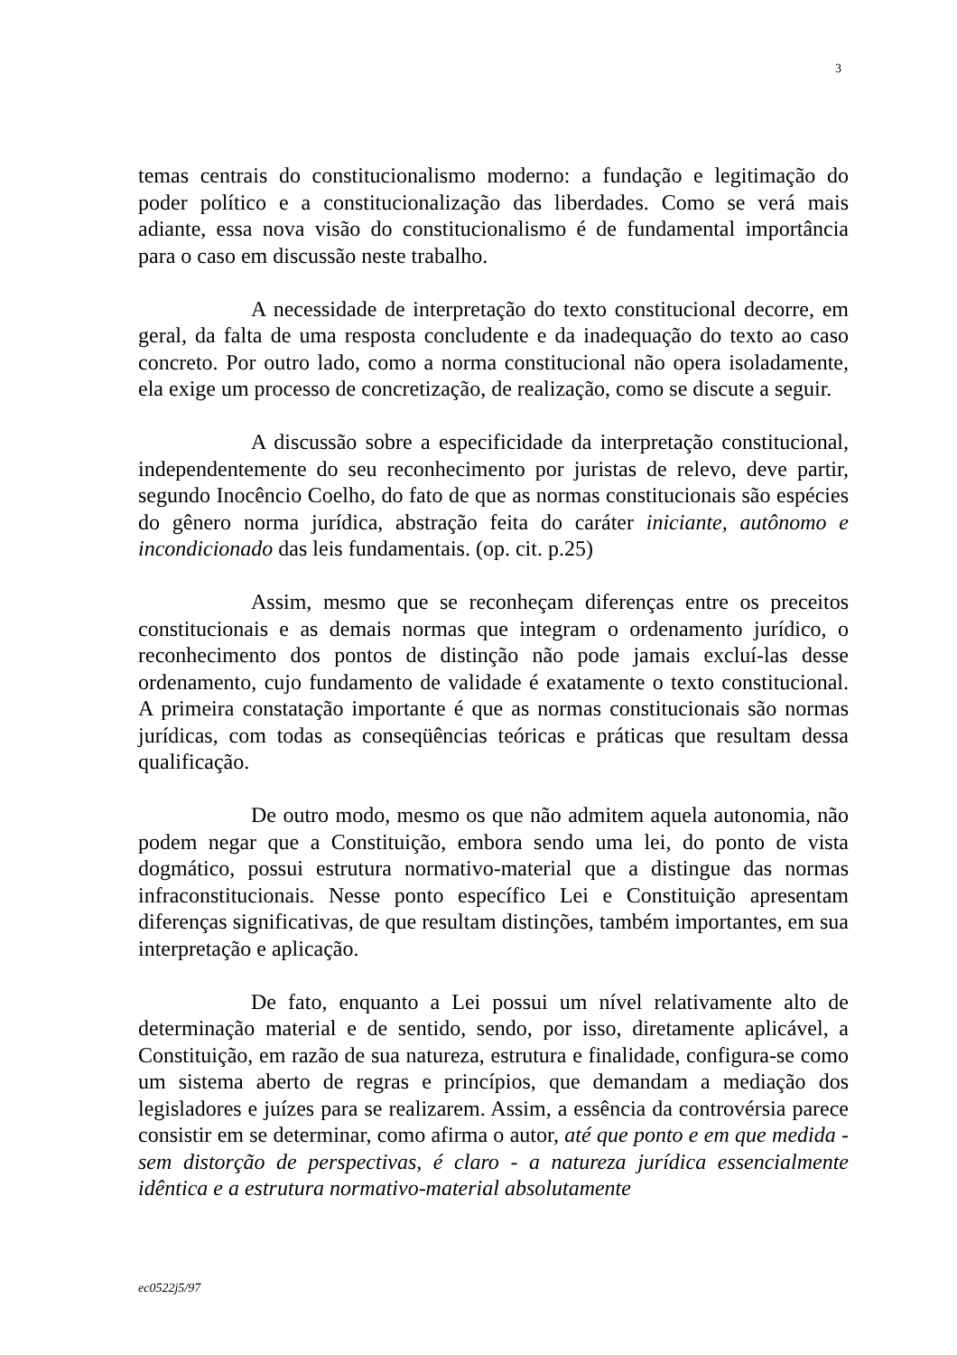3
temas centrais do constitucionalismo moderno: a fundação e legitimação do poder político e a constitucionalização das liberdades. Como se verá mais adiante, essa nova visão do constitucionalismo é de fundamental importância para o caso em discussão neste trabalho.
A necessidade de interpretação do texto constitucional decorre, em geral, da falta de uma resposta concludente e da inadequação do texto ao caso concreto. Por outro lado, como a norma constitucional não opera isoladamente, ela exige um processo de concretização, de realização, como se discute a seguir.
A discussão sobre a especificidade da interpretação constitucional, independentemente do seu reconhecimento por juristas de relevo, deve partir, segundo Inocêncio Coelho, do fato de que as normas constitucionais são espécies do gênero norma jurídica, abstração feita do caráter iniciante, autônomo e incondicionado das leis fundamentais. (op. cit. p.25)
Assim, mesmo que se reconheçam diferenças entre os preceitos constitucionais e as demais normas que integram o ordenamento jurídico, o reconhecimento dos pontos de distinção não pode jamais excluí-las desse ordenamento, cujo fundamento de validade é exatamente o texto constitucional. A primeira constatação importante é que as normas constitucionais são normas jurídicas, com todas as conseqüências teóricas e práticas que resultam dessa qualificação.
De outro modo, mesmo os que não admitem aquela autonomia, não podem negar que a Constituição, embora sendo uma lei, do ponto de vista dogmático, possui estrutura normativo-material que a distingue das normas infraconstitucionais. Nesse ponto específico Lei e Constituição apresentam diferenças significativas, de que resultam distinções, também importantes, em sua interpretação e aplicação.
De fato, enquanto a Lei possui um nível relativamente alto de determinação material e de sentido, sendo, por isso, diretamente aplicável, a Constituição, em razão de sua natureza, estrutura e finalidade, configura-se como um sistema aberto de regras e princípios, que demandam a mediação dos legisladores e juízes para se realizarem. Assim, a essência da controvérsia parece consistir em se determinar, como afirma o autor, até que ponto e em que medida - sem distorção de perspectivas, é claro - a natureza jurídica essencialmente idêntica e a estrutura normativo-material absolutamente
ec0522j5/97